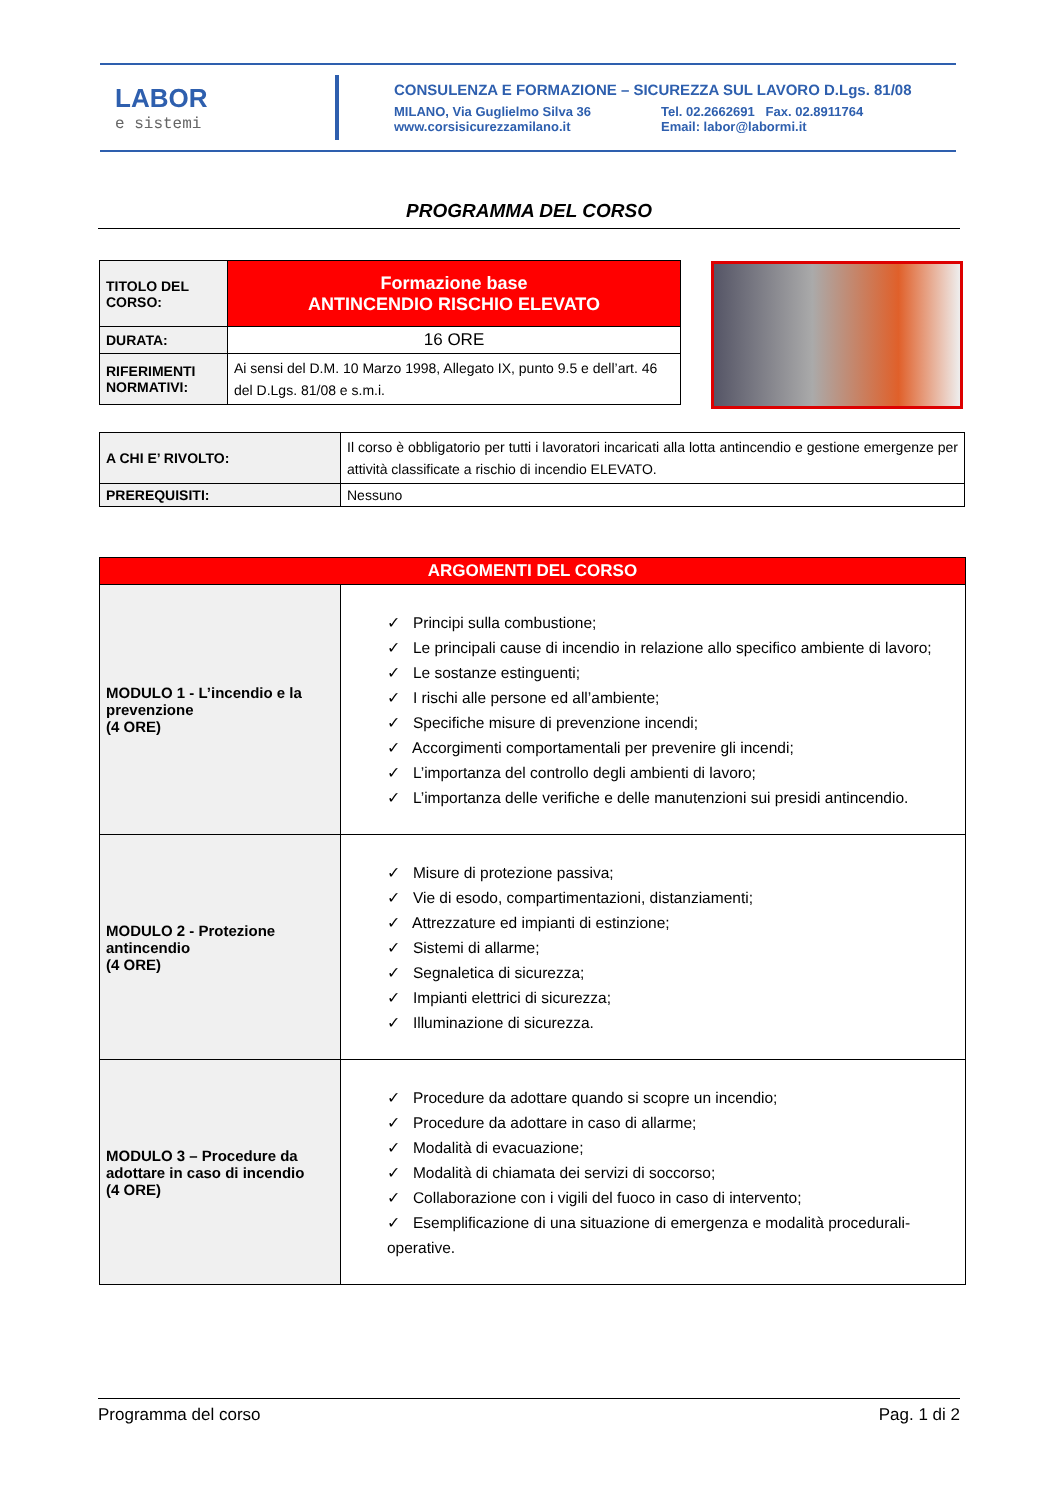LABOR
e sistemi
CONSULENZA E FORMAZIONE – SICUREZZA SUL LAVORO D.Lgs. 81/08
MILANO, Via Guglielmo Silva 36
www.corsisicurezzamilano.it
Tel. 02.2662691 Fax. 02.8911764
Email: labor@labormi.it
PROGRAMMA DEL CORSO
| TITOLO DEL CORSO: | Formazione base ANTINCENDIO RISCHIO ELEVATO |
| DURATA: | 16 ORE |
| RIFERIMENTI NORMATIVI: | Ai sensi del D.M. 10 Marzo 1998, Allegato IX, punto 9.5 e dell’art. 46 del D.Lgs. 81/08 e s.m.i. |
| A CHI E’ RIVOLTO: | Il corso è obbligatorio per tutti i lavoratori incaricati alla lotta antincendio e gestione emergenze per attività classificate a rischio di incendio ELEVATO. |
| PREREQUISITI: | Nessuno |
| ARGOMENTI DEL CORSO | |
| MODULO 1 - L’incendio e la prevenzione (4 ORE) | ✓ Principi sulla combustione; ✓ Le principali cause di incendio in relazione allo specifico ambiente di lavoro; ✓ Le sostanze estinguenti; ✓ I rischi alle persone ed all’ambiente; ✓ Specifiche misure di prevenzione incendi; ✓ Accorgimenti comportamentali per prevenire gli incendi; ✓ L’importanza del controllo degli ambienti di lavoro; ✓ L’importanza delle verifiche e delle manutenzioni sui presidi antincendio. |
| MODULO 2 - Protezione antincendio (4 ORE) | ✓ Misure di protezione passiva; ✓ Vie di esodo, compartimentazioni, distanziamenti; ✓ Attrezzature ed impianti di estinzione; ✓ Sistemi di allarme; ✓ Segnaletica di sicurezza; ✓ Impianti elettrici di sicurezza; ✓ Illuminazione di sicurezza. |
| MODULO 3 – Procedure da adottare in caso di incendio (4 ORE) | ✓ Procedure da adottare quando si scopre un incendio; ✓ Procedure da adottare in caso di allarme; ✓ Modalità di evacuazione; ✓ Modalità di chiamata dei servizi di soccorso; ✓ Collaborazione con i vigili del fuoco in caso di intervento; ✓ Esemplificazione di una situazione di emergenza e modalità procedurali-operative. |
Programma del corso Pag. 1 di 2